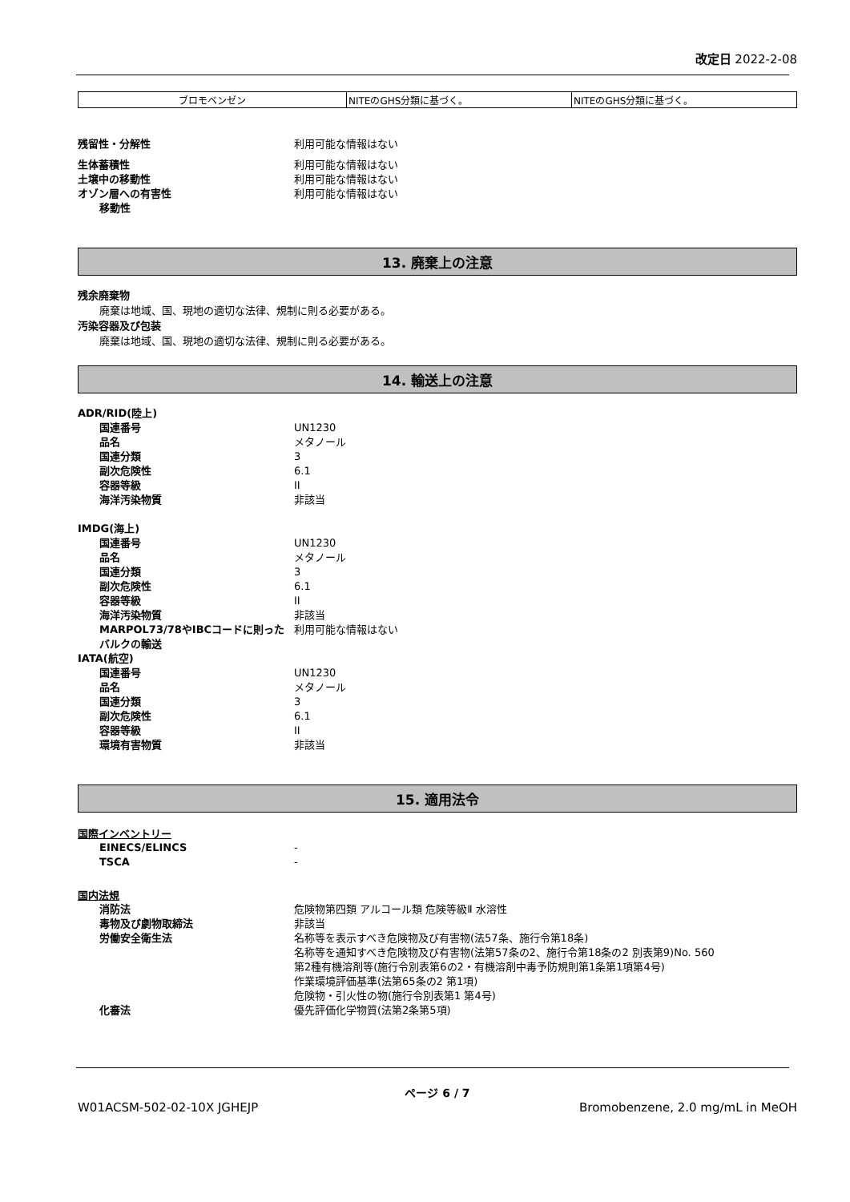改定日 2022-2-08
| ブロモベンゼン | NITEのGHS分類に基づく。 | NITEのGHS分類に基づく。 |
残留性・分解性 利用可能な情報はない
生体蓄積性 利用可能な情報はない
土壌中の移動性 利用可能な情報はない
オゾン層への有害性 利用可能な情報はない
移動性
13. 廃棄上の注意
残余廃棄物
廃棄は地域、国、現地の適切な法律、規制に則る必要がある。
汚染容器及び包装
廃棄は地域、国、現地の適切な法律、規制に則る必要がある。
14. 輸送上の注意
ADR/RID(陸上)
国連番号 UN1230
品名 メタノール
国連分類 3
副次危険性 6.1
容器等級 II
海洋汚染物質 非該当
IMDG(海上)
国連番号 UN1230
品名 メタノール
国連分類 3
副次危険性 6.1
容器等級 II
海洋汚染物質 非該当
MARPOL73/78やIBCコードに則ったバルクの輸送
利用可能な情報はない
IATA(航空)
国連番号 UN1230
品名 メタノール
国連分類 3
副次危険性 6.1
容器等級 II
環境有害物質 非該当
15. 適用法令
国際インベントリー
EINECS/ELINCS -
TSCA -
国内法規
消防法 危険物第四類 アルコール類 危険等級Ⅱ 水溶性
毒物及び劇物取締法 非該当
労働安全衛生法 名称等を表示すべき危険物及び有害物(法57条、施行令第18条)
名称等を通知すべき危険物及び有害物(法第57条の2、施行令第18条の2 別表第9)No. 560
第2種有機溶剤等(施行令別表第6の2・有機溶剤中毒予防規則第1条第1項第4号)
作業環境評価基準(法第65条の2 第1項)
危険物・引火性の物(施行令別表第1 第4号)
化審法 優先評価化学物質(法第2条第5項)
ページ 6 / 7
W01ACSM-502-02-10X JGHEJP Bromobenzene, 2.0 mg/mL in MeOH